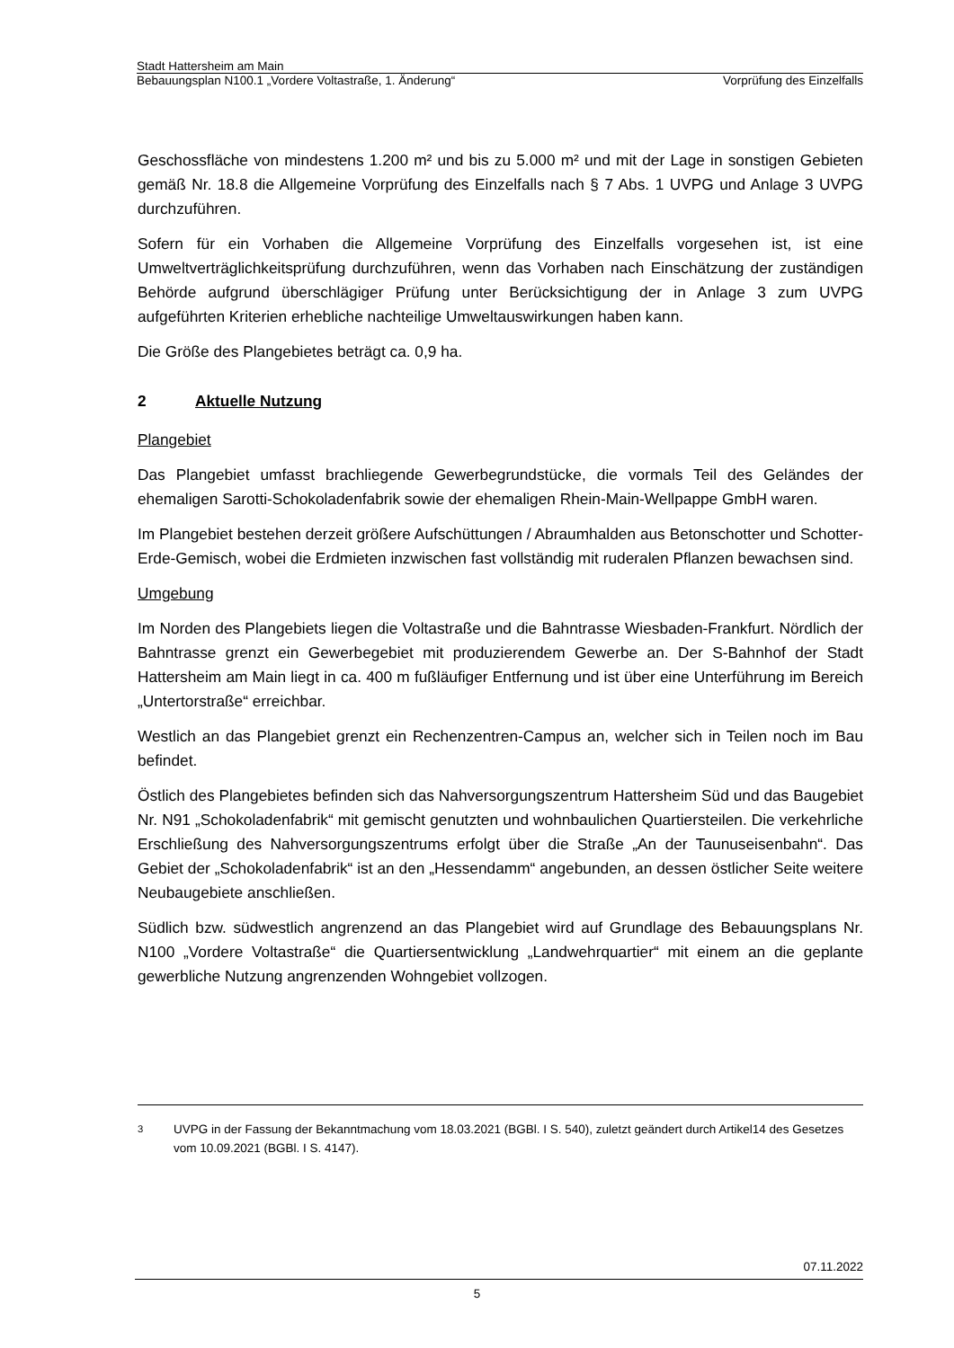Stadt Hattersheim am Main
Bebauungsplan N100.1 „Vordere Voltastraße, 1. Änderung“ Vorprüfung des Einzelfalls
Geschossfläche von mindestens 1.200 m² und bis zu 5.000 m² und mit der Lage in sonstigen Gebieten gemäß Nr. 18.8 die Allgemeine Vorprüfung des Einzelfalls nach § 7 Abs. 1 UVPG und Anlage 3 UVPG durchzuführen.
Sofern für ein Vorhaben die Allgemeine Vorprüfung des Einzelfalls vorgesehen ist, ist eine Umweltverträglichkeitsprüfung durchzuführen, wenn das Vorhaben nach Einschätzung der zuständigen Behörde aufgrund überschlägiger Prüfung unter Berücksichtigung der in Anlage 3 zum UVPG aufgeführten Kriterien erhebliche nachteilige Umweltauswirkungen haben kann.
Die Größe des Plangebietes beträgt ca. 0,9 ha.
2 Aktuelle Nutzung
Plangebiet
Das Plangebiet umfasst brachliegende Gewerbegrundstücke, die vormals Teil des Geländes der ehemaligen Sarotti-Schokoladenfabrik sowie der ehemaligen Rhein-Main-Wellpappe GmbH waren.
Im Plangebiet bestehen derzeit größere Aufschüttungen / Abraumhalden aus Betonschotter und Schotter-Erde-Gemisch, wobei die Erdmieten inzwischen fast vollständig mit ruderalen Pflanzen bewachsen sind.
Umgebung
Im Norden des Plangebiets liegen die Voltastraße und die Bahntrasse Wiesbaden-Frankfurt. Nördlich der Bahntrasse grenzt ein Gewerbegebiet mit produzierendem Gewerbe an. Der S-Bahnhof der Stadt Hattersheim am Main liegt in ca. 400 m fußläufiger Entfernung und ist über eine Unterführung im Bereich „Untertorstraße“ erreichbar.
Westlich an das Plangebiet grenzt ein Rechenzentren-Campus an, welcher sich in Teilen noch im Bau befindet.
Östlich des Plangebietes befinden sich das Nahversorgungszentrum Hattersheim Süd und das Baugebiet Nr. N91 „Schokoladenfabrik“ mit gemischt genutzten und wohnbaulichen Quartiersteilen. Die verkehrliche Erschließung des Nahversorgungszentrums erfolgt über die Straße „An der Taunuseisenbahn“. Das Gebiet der „Schokoladenfabrik“ ist an den „Hessendamm“ angebunden, an dessen östlicher Seite weitere Neubaugebiete anschließen.
Südlich bzw. südwestlich angrenzend an das Plangebiet wird auf Grundlage des Bebauungsplans Nr. N100 „Vordere Voltastraße“ die Quartiersentwicklung „Landwehrquartier“ mit einem an die geplante gewerbliche Nutzung angrenzenden Wohngebiet vollzogen.
<sup>3</sup> UVPG in der Fassung der Bekanntmachung vom 18.03.2021 (BGBl. I S. 540), zuletzt geändert durch Artikel14 des Gesetzes vom 10.09.2021 (BGBl. I S. 4147).
07.11.2022
5